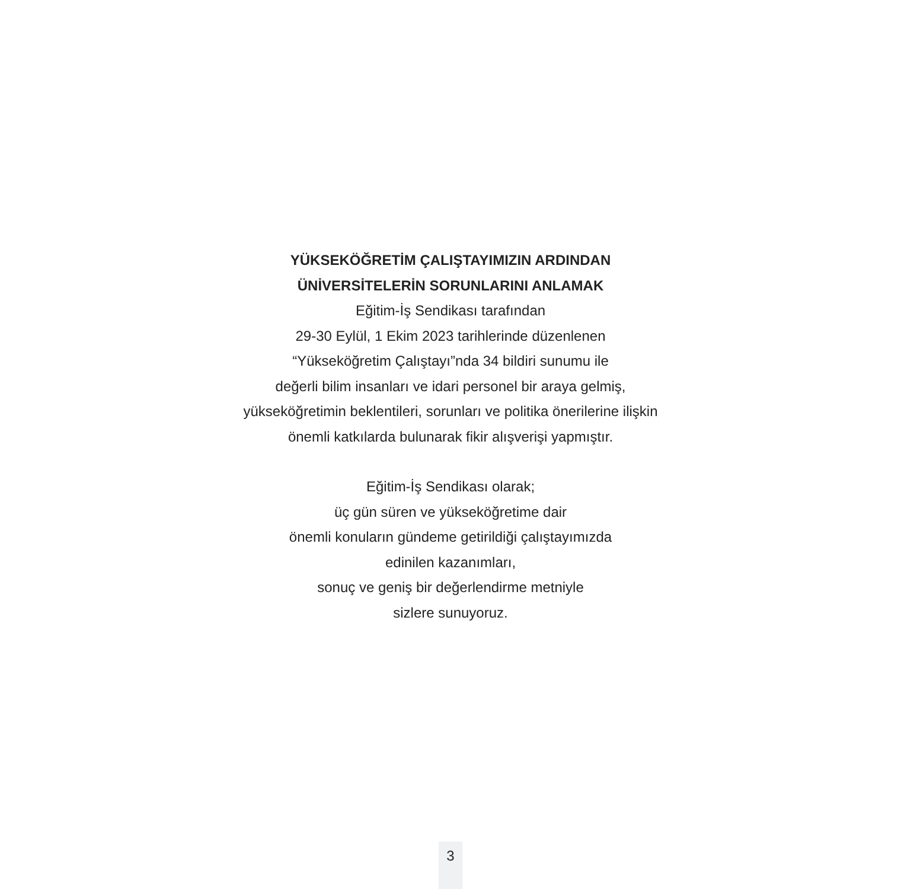YÜKSEKÖĞRETİM ÇALIŞTAYIMIZIN ARDINDAN
ÜNİVERSİTELERİN SORUNLARINI ANLAMAK
Eğitim-İş Sendikası tarafından
29-30 Eylül, 1 Ekim 2023 tarihlerinde düzenlenen
“Yükseköğretim Çalıştayı”nda 34 bildiri sunumu ile
değerli bilim insanları ve idari personel bir araya gelmiş,
yükseköğretimin beklentileri, sorunları ve politika önerilerine ilişkin
önemli katkılarda bulunarak fikir alışverişi yapmıştır.
Eğitim-İş Sendikası olarak;
üç gün süren ve yükseköğretime dair
önemli konuların gündeme getirildiği çalıştayımızda
edinilen kazanımları,
sonuç ve geniş bir değerlendirme metniyle
sizlere sunuyoruz.
3